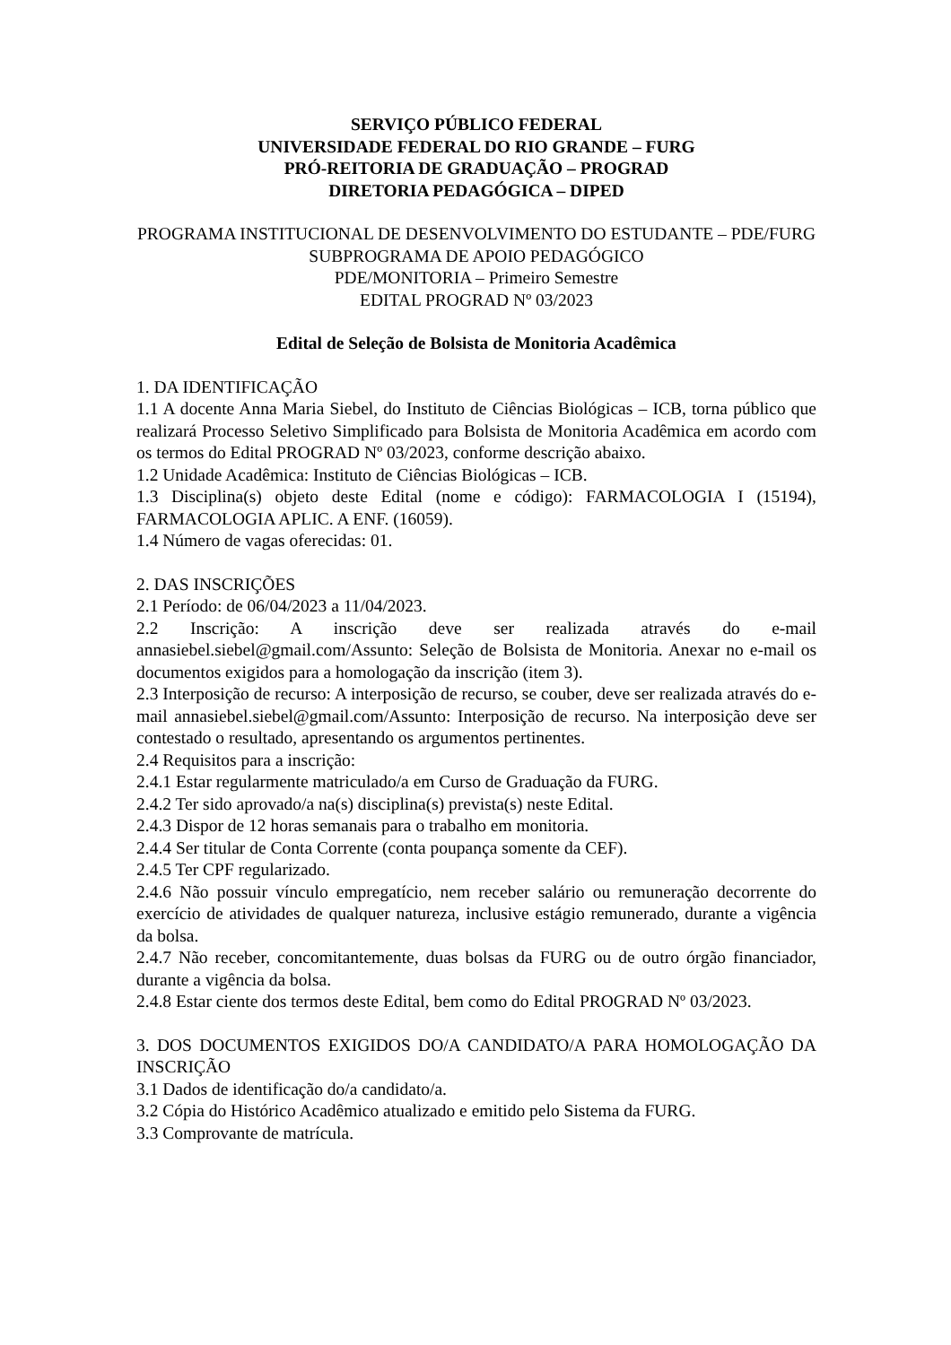SERVIÇO PÚBLICO FEDERAL
UNIVERSIDADE FEDERAL DO RIO GRANDE – FURG
PRÓ-REITORIA DE GRADUAÇÃO – PROGRAD
DIRETORIA PEDAGÓGICA – DIPED
PROGRAMA INSTITUCIONAL DE DESENVOLVIMENTO DO ESTUDANTE – PDE/FURG
SUBPROGRAMA DE APOIO PEDAGÓGICO
PDE/MONITORIA – Primeiro Semestre
EDITAL PROGRAD Nº 03/2023
Edital de Seleção de Bolsista de Monitoria Acadêmica
1. DA IDENTIFICAÇÃO
1.1 A docente Anna Maria Siebel, do Instituto de Ciências Biológicas – ICB, torna público que realizará Processo Seletivo Simplificado para Bolsista de Monitoria Acadêmica em acordo com os termos do Edital PROGRAD Nº 03/2023, conforme descrição abaixo.
1.2 Unidade Acadêmica: Instituto de Ciências Biológicas – ICB.
1.3 Disciplina(s) objeto deste Edital (nome e código): FARMACOLOGIA I (15194), FARMACOLOGIA APLIC. A ENF. (16059).
1.4 Número de vagas oferecidas: 01.
2. DAS INSCRIÇÕES
2.1 Período: de 06/04/2023 a 11/04/2023.
2.2 Inscrição: A inscrição deve ser realizada através do e-mail annasiebel.siebel@gmail.com/Assunto: Seleção de Bolsista de Monitoria. Anexar no e-mail os documentos exigidos para a homologação da inscrição (item 3).
2.3 Interposição de recurso: A interposição de recurso, se couber, deve ser realizada através do e-mail annasiebel.siebel@gmail.com/Assunto: Interposição de recurso. Na interposição deve ser contestado o resultado, apresentando os argumentos pertinentes.
2.4 Requisitos para a inscrição:
2.4.1 Estar regularmente matriculado/a em Curso de Graduação da FURG.
2.4.2 Ter sido aprovado/a na(s) disciplina(s) prevista(s) neste Edital.
2.4.3 Dispor de 12 horas semanais para o trabalho em monitoria.
2.4.4 Ser titular de Conta Corrente (conta poupança somente da CEF).
2.4.5 Ter CPF regularizado.
2.4.6 Não possuir vínculo empregatício, nem receber salário ou remuneração decorrente do exercício de atividades de qualquer natureza, inclusive estágio remunerado, durante a vigência da bolsa.
2.4.7 Não receber, concomitantemente, duas bolsas da FURG ou de outro órgão financiador, durante a vigência da bolsa.
2.4.8 Estar ciente dos termos deste Edital, bem como do Edital PROGRAD Nº 03/2023.
3. DOS DOCUMENTOS EXIGIDOS DO/A CANDIDATO/A PARA HOMOLOGAÇÃO DA INSCRIÇÃO
3.1 Dados de identificação do/a candidato/a.
3.2 Cópia do Histórico Acadêmico atualizado e emitido pelo Sistema da FURG.
3.3 Comprovante de matrícula.